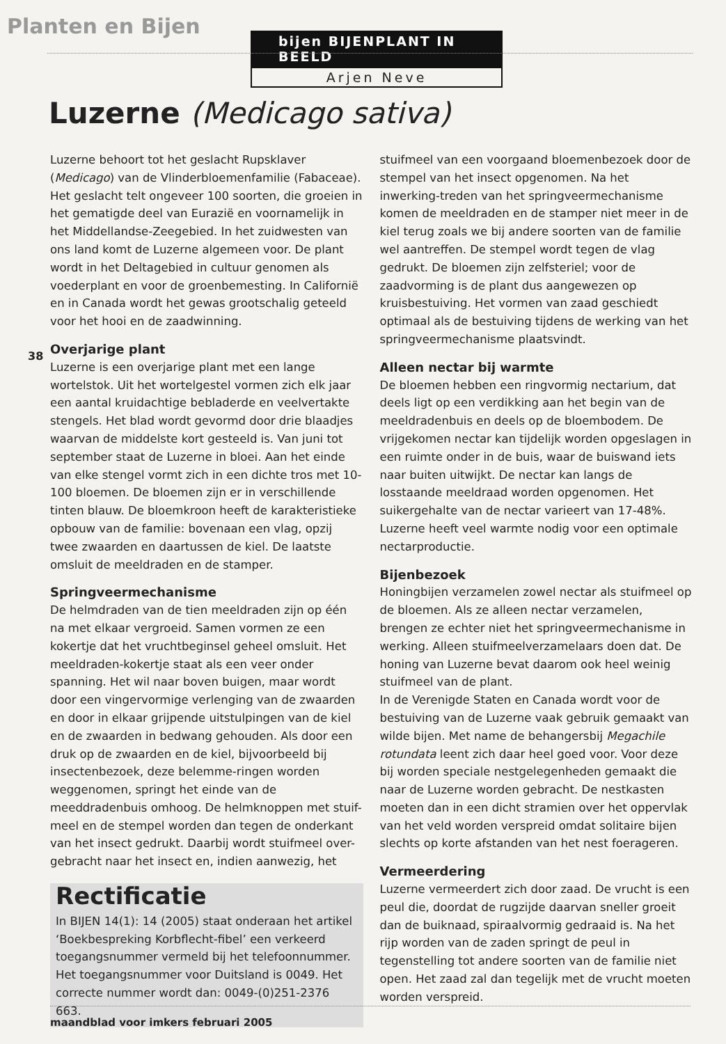Planten en Bijen
bijen BIJENPLANT IN BEELD
Arjen Neve
Luzerne (Medicago sativa)
38
Luzerne behoort tot het geslacht Rupsklaver (Medicago) van de Vlinderbloemenfamilie (Fabaceae). Het geslacht telt ongeveer 100 soorten, die groeien in het gematigde deel van Eurazië en voornamelijk in het Middellandse-Zeegebied. In het zuidwesten van ons land komt de Luzerne algemeen voor. De plant wordt in het Deltagebied in cultuur genomen als voederplant en voor de groenbemesting. In Californië en in Canada wordt het gewas grootschalig geteeld voor het hooi en de zaadwinning.
Overjarige plant
Luzerne is een overjarige plant met een lange wortelstok. Uit het wortelgestel vormen zich elk jaar een aantal kruidachtige bebladerde en veelvertakte stengels. Het blad wordt gevormd door drie blaadjes waarvan de middelste kort gesteeld is. Van juni tot september staat de Luzerne in bloei. Aan het einde van elke stengel vormt zich in een dichte tros met 10-100 bloemen. De bloemen zijn er in verschillende tinten blauw. De bloemkroon heeft de karakteristieke opbouw van de familie: bovenaan een vlag, opzij twee zwaarden en daartussen de kiel. De laatste omsluit de meeldraden en de stamper.
Springveermechanisme
De helmdraden van de tien meeldraden zijn op één na met elkaar vergroeid. Samen vormen ze een kokertje dat het vruchtbeginsel geheel omsluit. Het meeldraden-kokertje staat als een veer onder spanning. Het wil naar boven buigen, maar wordt door een vingervormige verlenging van de zwaarden en door in elkaar grijpende uitstulpingen van de kiel en de zwaarden in bedwang gehouden. Als door een druk op de zwaarden en de kiel, bijvoorbeeld bij insectenbezoek, deze belemme-ringen worden weggenomen, springt het einde van de meeddradenbuis omhoog. De helmknoppen met stuif-meel en de stempel worden dan tegen de onderkant van het insect gedrukt. Daarbij wordt stuifmeel over-gebracht naar het insect en, indien aanwezig, het
Rectificatie
In BIJEN 14(1): 14 (2005) staat onderaan het artikel ‘Boekbespreking Korbflecht-fibel’ een verkeerd toegangsnummer vermeld bij het telefoonnummer. Het toegangsnummer voor Duitsland is 0049. Het correcte nummer wordt dan: 0049-(0)251-2376 663.
stuifmeel van een voorgaand bloemenbezoek door de stempel van het insect opgenomen. Na het inwerking-treden van het springveermechanisme komen de meeldraden en de stamper niet meer in de kiel terug zoals we bij andere soorten van de familie wel aantreffen. De stempel wordt tegen de vlag gedrukt. De bloemen zijn zelfsteriel; voor de zaadvorming is de plant dus aangewezen op kruisbestuiving. Het vormen van zaad geschiedt optimaal als de bestuiving tijdens de werking van het springveermechanisme plaatsvindt.
Alleen nectar bij warmte
De bloemen hebben een ringvormig nectarium, dat deels ligt op een verdikking aan het begin van de meeldradenbuis en deels op de bloembodem. De vrijgekomen nectar kan tijdelijk worden opgeslagen in een ruimte onder in de buis, waar de buiswand iets naar buiten uitwijkt. De nectar kan langs de losstaande meeldraad worden opgenomen. Het suikergehalte van de nectar varieert van 17-48%. Luzerne heeft veel warmte nodig voor een optimale nectarproductie.
Bijenbezoek
Honingbijen verzamelen zowel nectar als stuifmeel op de bloemen. Als ze alleen nectar verzamelen, brengen ze echter niet het springveermechanisme in werking. Alleen stuifmeelverzamelaars doen dat. De honing van Luzerne bevat daarom ook heel weinig stuifmeel van de plant.
In de Verenigde Staten en Canada wordt voor de bestuiving van de Luzerne vaak gebruik gemaakt van wilde bijen. Met name de behangersbij Megachile rotundata leent zich daar heel goed voor. Voor deze bij worden speciale nestgelegenheden gemaakt die naar de Luzerne worden gebracht. De nestkasten moeten dan in een dicht stramien over het oppervlak van het veld worden verspreid omdat solitaire bijen slechts op korte afstanden van het nest foerageren.
Vermeerdering
Luzerne vermeerdert zich door zaad. De vrucht is een peul die, doordat de rugzijde daarvan sneller groeit dan de buiknaad, spiraalvormig gedraaid is. Na het rijp worden van de zaden springt de peul in tegenstelling tot andere soorten van de familie niet open. Het zaad zal dan tegelijk met de vrucht moeten worden verspreid.
maandblad voor imkers februari 2005